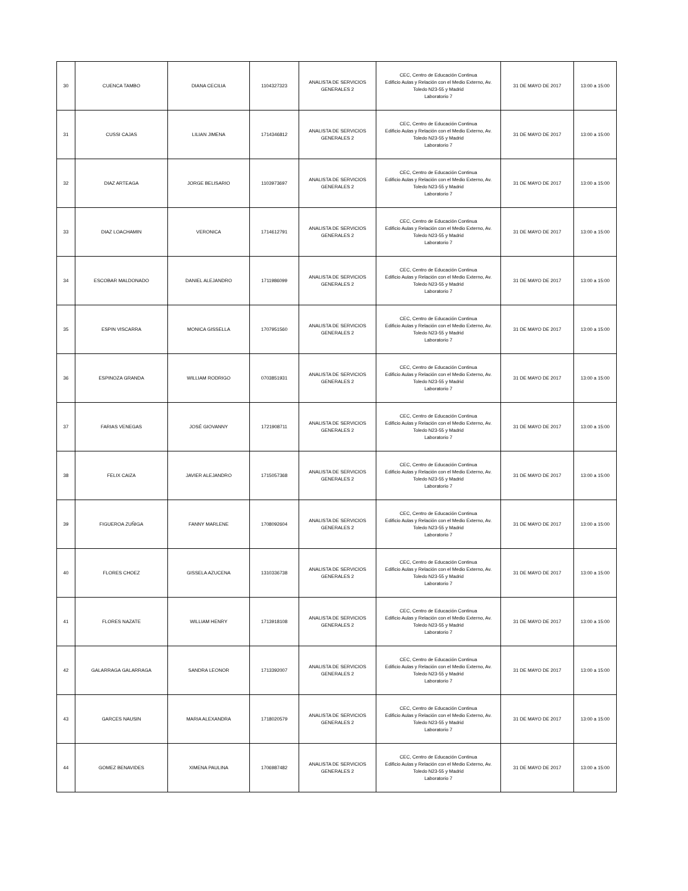| 30 | CUENCA TAMBO | DIANA CECILIA | 1104327323 | ANALISTA DE SERVICIOS GENERALES 2 | CEC, Centro de Educación Continua Edificio Aulas y Relación con el Medio Externo, Av. Toledo N23-55 y Madrid Laboratorio 7 | 31 DE MAYO DE 2017 | 13:00 a 15:00 |
| 31 | CUSSI CAJAS | LILIAN JIMENA | 1714346812 | ANALISTA DE SERVICIOS GENERALES 2 | CEC, Centro de Educación Continua Edificio Aulas y Relación con el Medio Externo, Av. Toledo N23-55 y Madrid Laboratorio 7 | 31 DE MAYO DE 2017 | 13:00 a 15:00 |
| 32 | DIAZ ARTEAGA | JORGE BELISARIO | 1103973697 | ANALISTA DE SERVICIOS GENERALES 2 | CEC, Centro de Educación Continua Edificio Aulas y Relación con el Medio Externo, Av. Toledo N23-55 y Madrid Laboratorio 7 | 31 DE MAYO DE 2017 | 13:00 a 15:00 |
| 33 | DIAZ LOACHAMIN | VERONICA | 1714612791 | ANALISTA DE SERVICIOS GENERALES 2 | CEC, Centro de Educación Continua Edificio Aulas y Relación con el Medio Externo, Av. Toledo N23-55 y Madrid Laboratorio 7 | 31 DE MAYO DE 2017 | 13:00 a 15:00 |
| 34 | ESCOBAR MALDONADO | DANIEL ALEJANDRO | 1711986099 | ANALISTA DE SERVICIOS GENERALES 2 | CEC, Centro de Educación Continua Edificio Aulas y Relación con el Medio Externo, Av. Toledo N23-55 y Madrid Laboratorio 7 | 31 DE MAYO DE 2017 | 13:00 a 15:00 |
| 35 | ESPIN VISCARRA | MONICA GISSELLA | 1707951560 | ANALISTA DE SERVICIOS GENERALES 2 | CEC, Centro de Educación Continua Edificio Aulas y Relación con el Medio Externo, Av. Toledo N23-55 y Madrid Laboratorio 7 | 31 DE MAYO DE 2017 | 13:00 a 15:00 |
| 36 | ESPINOZA GRANDA | WILLIAM RODRIGO | 0703851931 | ANALISTA DE SERVICIOS GENERALES 2 | CEC, Centro de Educación Continua Edificio Aulas y Relación con el Medio Externo, Av. Toledo N23-55 y Madrid Laboratorio 7 | 31 DE MAYO DE 2017 | 13:00 a 15:00 |
| 37 | FARIAS VENEGAS | JOSÉ GIOVANNY | 1721908711 | ANALISTA DE SERVICIOS GENERALES 2 | CEC, Centro de Educación Continua Edificio Aulas y Relación con el Medio Externo, Av. Toledo N23-55 y Madrid Laboratorio 7 | 31 DE MAYO DE 2017 | 13:00 a 15:00 |
| 38 | FELIX CAIZA | JAVIER ALEJANDRO | 1715057368 | ANALISTA DE SERVICIOS GENERALES 2 | CEC, Centro de Educación Continua Edificio Aulas y Relación con el Medio Externo, Av. Toledo N23-55 y Madrid Laboratorio 7 | 31 DE MAYO DE 2017 | 13:00 a 15:00 |
| 39 | FIGUEROA ZUÑIGA | FANNY MARLENE | 1708092604 | ANALISTA DE SERVICIOS GENERALES 2 | CEC, Centro de Educación Continua Edificio Aulas y Relación con el Medio Externo, Av. Toledo N23-55 y Madrid Laboratorio 7 | 31 DE MAYO DE 2017 | 13:00 a 15:00 |
| 40 | FLORES CHOEZ | GISSELA AZUCENA | 1310336738 | ANALISTA DE SERVICIOS GENERALES 2 | CEC, Centro de Educación Continua Edificio Aulas y Relación con el Medio Externo, Av. Toledo N23-55 y Madrid Laboratorio 7 | 31 DE MAYO DE 2017 | 13:00 a 15:00 |
| 41 | FLORES NAZATE | WILLIAM HENRY | 1713918108 | ANALISTA DE SERVICIOS GENERALES 2 | CEC, Centro de Educación Continua Edificio Aulas y Relación con el Medio Externo, Av. Toledo N23-55 y Madrid Laboratorio 7 | 31 DE MAYO DE 2017 | 13:00 a 15:00 |
| 42 | GALARRAGA GALARRAGA | SANDRA LEONOR | 1713392007 | ANALISTA DE SERVICIOS GENERALES 2 | CEC, Centro de Educación Continua Edificio Aulas y Relación con el Medio Externo, Av. Toledo N23-55 y Madrid Laboratorio 7 | 31 DE MAYO DE 2017 | 13:00 a 15:00 |
| 43 | GARCES NAUSIN | MARIA ALEXANDRA | 1718020579 | ANALISTA DE SERVICIOS GENERALES 2 | CEC, Centro de Educación Continua Edificio Aulas y Relación con el Medio Externo, Av. Toledo N23-55 y Madrid Laboratorio 7 | 31 DE MAYO DE 2017 | 13:00 a 15:00 |
| 44 | GOMEZ BENAVIDES | XIMENA PAULINA | 1706987482 | ANALISTA DE SERVICIOS GENERALES 2 | CEC, Centro de Educación Continua Edificio Aulas y Relación con el Medio Externo, Av. Toledo N23-55 y Madrid Laboratorio 7 | 31 DE MAYO DE 2017 | 13:00 a 15:00 |